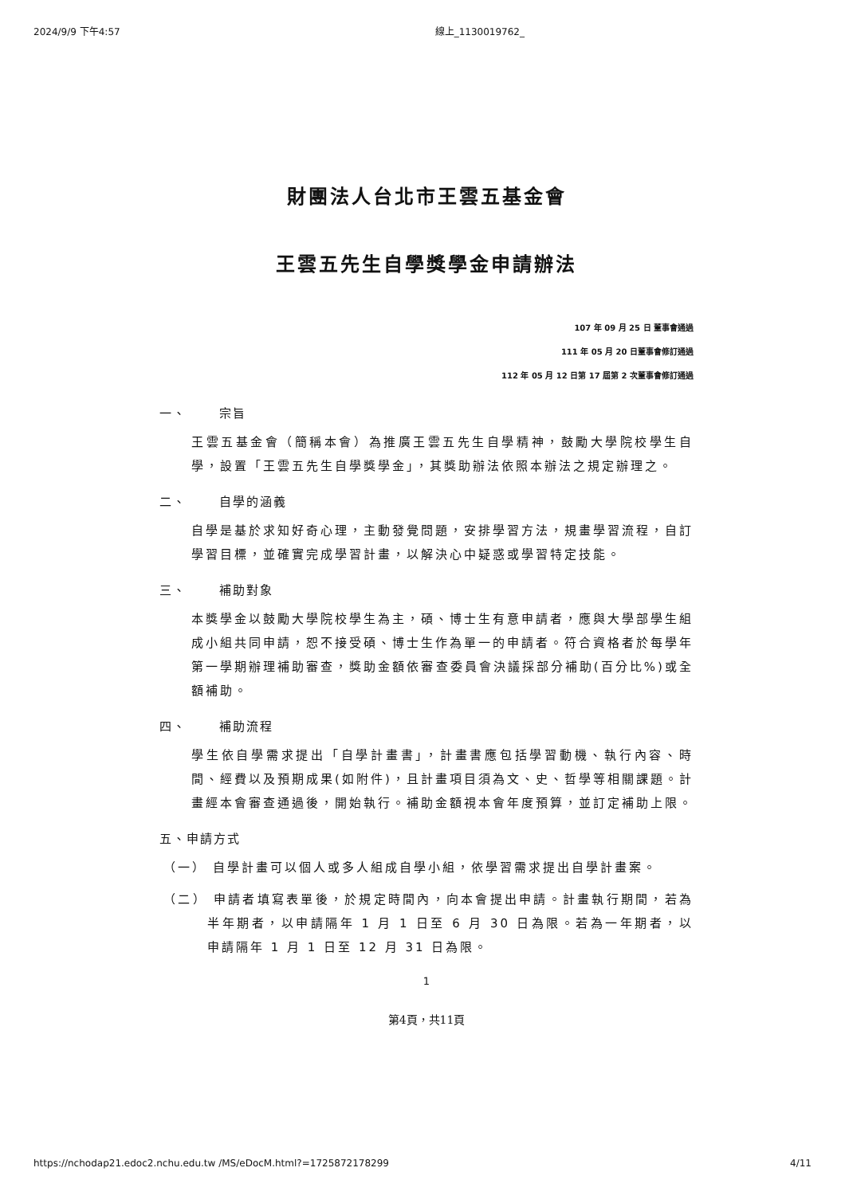2024/9/9 下午4:57 線上_1130019762_
財團法人台北市王雲五基金會
王雲五先生自學獎學金申請辦法
107 年 09 月 25 日 董事會通過
111 年 05 月 20 日董事會修訂通過
112 年 05 月 12 日第 17 屆第 2 次董事會修訂通過
一、 宗旨
王雲五基金會（簡稱本會）為推廣王雲五先生自學精神，鼓勵大學院校學生自學，設置「王雲五先生自學獎學金」，其獎助辦法依照本辦法之規定辦理之。
二、 自學的涵義
自學是基於求知好奇心理，主動發覺問題，安排學習方法，規畫學習流程，自訂學習目標，並確實完成學習計畫，以解決心中疑惑或學習特定技能。
三、 補助對象
本獎學金以鼓勵大學院校學生為主，碩、博士生有意申請者，應與大學部學生組成小組共同申請，恕不接受碩、博士生作為單一的申請者。符合資格者於每學年第一學期辦理補助審查，獎助金額依審查委員會決議採部分補助(百分比%)或全額補助。
四、 補助流程
學生依自學需求提出「自學計畫書」，計畫書應包括學習動機、執行內容、時間、經費以及預期成果(如附件)，且計畫項目須為文、史、哲學等相關課題。計畫經本會審查通過後，開始執行。補助金額視本會年度預算，並訂定補助上限。
五、申請方式
（一） 自學計畫可以個人或多人組成自學小組，依學習需求提出自學計畫案。
（二） 申請者填寫表單後，於規定時間內，向本會提出申請。計畫執行期間，若為半年期者，以申請隔年 1 月 1 日至 6 月 30 日為限。若為一年期者，以申請隔年 1 月 1 日至 12 月 31 日為限。
1
第4頁，共11頁
https://nchodap21.edoc2.nchu.edu.tw /MS/eDocM.html?=1725872178299 4/11